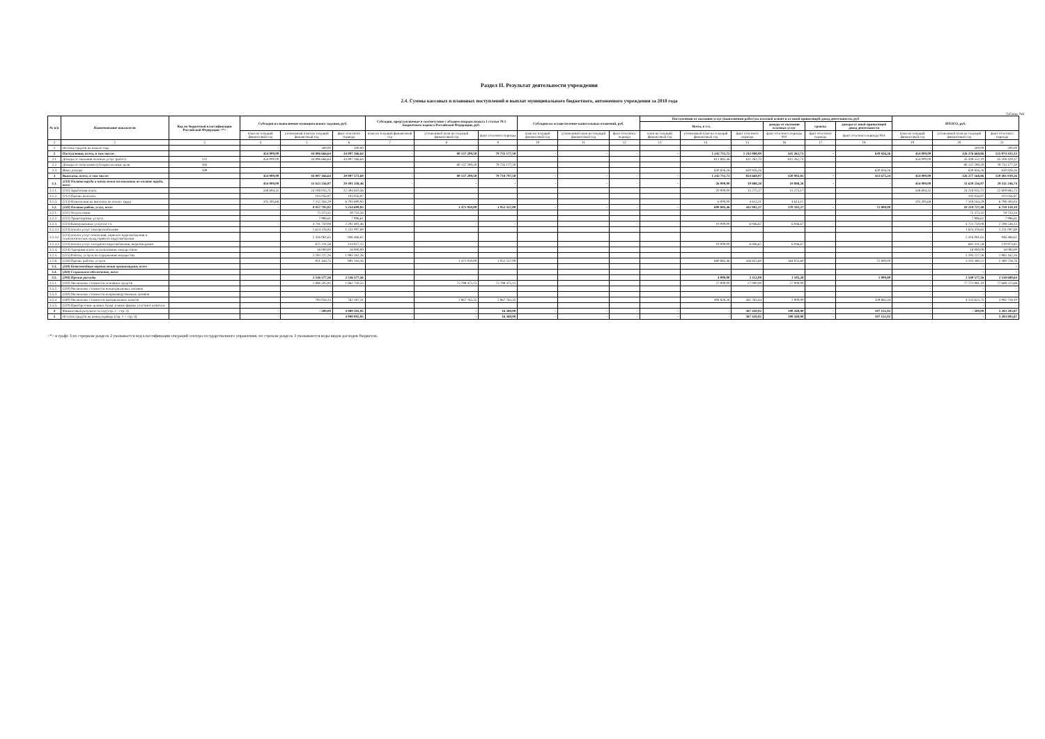Раздел II. Результат деятельности учреждения
2.4. Суммы кассовых и плановых поступлений и выплат муниципального бюджетного, автономного учреждения за 2018 года
Таблица №6
| № п/п | Наименование показателя | Код по бюджетной классификации Российской Федерации <*> | Субсидия на выполнение муниципального задания, руб. | | | Субсидии, представляемые в соответствие с абзацем вторым пункта 1 статьи 78.1 Бюджетного кодекса Российской Федерации, руб. | | | Субсидии на осуществление капитальных вложений, руб. | | | Поступления от оказания услуг (выполнения работ) на платной основе и от иной приносящей доход деятельности, руб. | | | | | | ИТОГО, руб. | | |
| --- | --- | --- | --- | --- | --- | --- | --- | --- | --- | --- | --- | --- | --- | --- | --- | --- | --- | --- | --- | --- |
| | | | | | | | | | | | | Всего, в т.ч. | | | доходы от оказания платных услуг | гранты | доходы от иной приносящей доход деятельности | | | |
| | | | план на текущий финансовый год | уточненный план на текущий финансовый год | факт отчетного периода | план на текущий финансовый год | уточненный план на текущий финансовый год | факт отчетного периода | план на текущий финансовый год | уточненный план на текущий финансовый год | факт отчетного периода | план на текущий финансовый год | уточненный план на текущий финансовый год | факт отчетного периода | факт отчетного периода 910 | факт отчетного периода | факт отчетного периода 934 | план на текущий финансовый год | уточненный план на текущий финансовый год | факт отчетного периода |
| 1 | 2 | 3 | 4 | 5 | 6 | 7 | 8 | 9 | 10 | 11 | 12 | 13 | 14 | 15 | 16 | 17 | 18 | 19 | 20 | 21 |
| 1 | Остаток средств на начало года | | - | 500,00 | 500,00 | - | - | - | | | | - | - | - | - | | - | - | 500,00 | 500,00 |
| 2 | Поступления, всего, в том числе: | | 454 000,00 | 44 896 666,64 | 44 897 166,64 | - | 80 137 290,50 | 79 735 177,50 | - | - | - | - | 1 242 711,72 | 1 242 088,99 | 611 262,73 | - | 630 826,26 | 454 000,00 | 126 276 668,86 | 125 874 433,13 |
| 2.1 | Доходы от оказания платных услуг (работ) | 131 | 454 000,00 | 44 896 666,64 | 44 897 166,64 | | | | | | | | 611 885,46 | 611 262,73 | 611 262,73 | | | 454 000,00 | 45 508 552,10 | 45 508 429,37 |
| 2.2 | Доходы от получения субсидии на иные цели | 183 | | | | | 80 137 290,50 | 79 735 177,50 | | | | | | | | | | - | 80 137 290,50 | 79 735 177,50 |
| 2.3 | Иные доходы | 189 | | | | | | | | | | | 630 826,26 | 630 826,26 | | | 630 826,26 | - | 630 826,26 | 630 826,26 |
| 3 | Выплаты, всего, в том числе: | | 454 000,00 | 44 897 166,64 | 39 907 573,69 | - | 80 137 290,50 | 79 718 797,50 | - | - | - | - | 1 242 711,72 | 854 668,07 | 420 992,83 | - | 433 675,24 | 454 000,00 | 126 277 168,86 | 120 481 039,26 |
| 3.1. | (210) Оплата труда и начисления на выплаты по оплате труда, всего | | 454 000,00 | 31 613 256,97 | 29 491 358,46 | - | - | - | - | - | - | - | 26 000,00 | 19 888,28 | 19 888,28 | - | - | 454 000,00 | 31 639 256,97 | 29 511 246,74 |
| 3.1.1. | (211) Заработная плата | | 348 694,32 | 24 198 035,71 | 22 594 610,56 | | | | | | | | 20 000,00 | 15 275,17 | 15 275,17 | | | 348 694,32 | 24 218 035,71 | 22 609 885,73 |
| 3.1.2. | (212) Прочие выплаты | | | 103 056,97 | 103 056,97 | | | | | | | | | | | | | - | 103 056,97 | 103 056,97 |
| 3.1.3. | (213) Начисления на выплаты по оплате труда | | 105 305,68 | 7 312 164,29 | 6 793 690,93 | | | | | | | | 6 000,00 | 4 613,11 | 4 613,11 | | | 105 305,68 | 7 318 164,29 | 6 798 304,04 |
| 3.2. | (220) Оплата работ, услуг, всего | | - | 8 057 792,02 | 5 254 699,83 | - | 1 471 050,00 | 1 052 557,00 | - | - | - | - | 690 885,46 | 442 902,27 | 370 102,27 | - | 72 800,00 | - | 10 219 727,48 | 6 750 159,10 |
| 3.2.1. | (221) Услуги связи | | | 75 373,32 | 59 733,34 | | | | | | | | | | | | | - | 75 373,32 | 59 733,34 |
| 3.2.2. | (222) Транспортные услуги | | | 7 996,61 | 7 996,61 | | | | | | | | | | | | | - | 7 996,61 | 7 996,61 |
| 3.2.3. | (223) Коммунальные услуги в т.ч. | | - | 4 711 750,08 | 2 292 491,46 | - | - | - | - | - | - | - | 10 000,00 | 6 046,67 | 6 046,67 | - | - | - | 4 721 750,08 | 2 298 538,13 |
| 3.2.3.1 | (223) оплата услуг электроснабжения | | | 1 624 376,85 | 1 231 097,69 | | | | | | | | | | | | | - | 1 624 376,85 | 1 231 097,69 |
| 3.2.3.2 | (223) оплата услуг отопления, горячего водоснабжения и технологических нужд горячего водоснабжения | | | 2 416 061,65 | 946 466,62 | | | | | | | | | | | | | - | 2 416 061,65 | 946 466,62 |
| 3.2.3.3 | (223) оплата услуг холодного водоснабжения, водоотведения | | | 671 311,58 | 114 927,15 | | | | | | | | 10 000,00 | 6 046,67 | 6 046,67 | | | - | 681 311,58 | 120 973,82 |
| 3.2.4. | (224) Арендная плата за пользование имуществом | | | 18 000,00 | 18 000,00 | | | | | | | | | | | | | - | 18 000,00 | 18 000,00 |
| 3.2.5. | (225) Работы, услуги по содержанию имущества | | | 2 293 227,26 | 1 985 162,26 | | | | | | | | | | | | | - | 2 293 227,26 | 1 985 162,26 |
| 3.2.6. | (226) Прочие работы, услуги | | | 951 444,75 | 891 316,16 | | 1 471 050,00 | 1 052 557,00 | | | | | 680 885,46 | 436 855,60 | 364 055,60 | | 72 800,00 | - | 3 103 380,21 | 2 380 728,76 |
| 3.3. | (240) Безвозмездные перечисления организациям, всего | | | | | | | | | | | | | | | | | - | - | - |
| 3.4. | (260) Социальное обеспечение, всего | | | | | | | | | | | | | | | | | - | - | - |
| 3.5. | (290) Прочие расходы | | | 2 536 577,56 | 2 536 577,56 | | | | | | | | 4 000,00 | 2 112,08 | 1 102,28 | | 1 009,80 | - | 2 540 577,56 | 2 538 689,64 |
| 3.5.1. | (310) Увеличение стоимости основных средств | | | 1 896 505,95 | 1 862 750,53 | | 75 798 475,15 | 75 798 475,15 | | | | | 27 000,00 | 27 000,00 | 27 000,00 | | | - | 77 721 981,10 | 77 688 225,68 |
| 3.5.2. | (320) Увеличение стоимости нематериальных активов | | | | | | | | | | | | | | | | | - | - | - |
| 3.5.3. | (330) Увеличение стоимости непроизводственных активов | | | | | | | | | | | | | | | | | - | - | - |
| 3.5.4 | (340) Увеличение стоимости материальных запасов | | | 793 034,14 | 762 187,31 | | 2 867 765,35 | 2 867 765,35 | | | | | 494 826,26 | 362 765,44 | 2 900,00 | | 359 865,44 | - | 4 155 625,75 | 3 992 718,10 |
| 3.5.5. | (520) Приобретение ценных бумаг и иные формы участия в капитале | | | | | | | | | | | | | | | | | - | - | - |
| 4 | Финансовый результат за год (стр. 2 - стр. 3) | | - | - 500,00 | 4 989 592,95 | - | - | 16 380,00 | - | - | - | - | - | 387 420,92 | 190 269,90 | - | 197 151,02 | - | - 500,00 | 5 393 393,87 |
| 5 | Остаток средств на конец периода (стр. 1 + стр. 4) | | - | - | 4 990 092,95 | - | - | 16 380,00 | - | - | - | - | - | 387 420,92 | 190 269,90 | - | 197 151,02 | - | - | 5 393 893,87 |
<*> в графе 3 по строркам раздела 2 указывается код классификации операций сектора государственного управления, по строкам раздела 3 указываются коды видов расходов бюджетов.